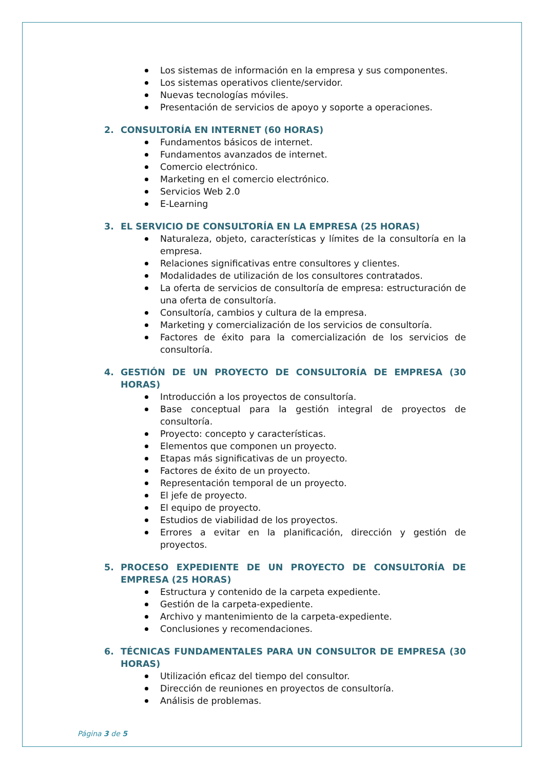Los sistemas de información en la empresa y sus componentes.
Los sistemas operativos cliente/servidor.
Nuevas tecnologías móviles.
Presentación de servicios de apoyo y soporte a operaciones.
2. CONSULTORÍA EN INTERNET (60 HORAS)
Fundamentos básicos de internet.
Fundamentos avanzados de internet.
Comercio electrónico.
Marketing en el comercio electrónico.
Servicios Web 2.0
E-Learning
3. EL SERVICIO DE CONSULTORÍA EN LA EMPRESA (25 HORAS)
Naturaleza, objeto, características y límites de la consultoría en la empresa.
Relaciones significativas entre consultores y clientes.
Modalidades de utilización de los consultores contratados.
La oferta de servicios de consultoría de empresa: estructuración de una oferta de consultoría.
Consultoría, cambios y cultura de la empresa.
Marketing y comercialización de los servicios de consultoría.
Factores de éxito para la comercialización de los servicios de consultoría.
4. GESTIÓN DE UN PROYECTO DE CONSULTORÍA DE EMPRESA (30 HORAS)
Introducción a los proyectos de consultoría.
Base conceptual para la gestión integral de proyectos de consultoría.
Proyecto: concepto y características.
Elementos que componen un proyecto.
Etapas más significativas de un proyecto.
Factores de éxito de un proyecto.
Representación temporal de un proyecto.
El jefe de proyecto.
El equipo de proyecto.
Estudios de viabilidad de los proyectos.
Errores a evitar en la planificación, dirección y gestión de proyectos.
5. PROCESO EXPEDIENTE DE UN PROYECTO DE CONSULTORÍA DE EMPRESA (25 HORAS)
Estructura y contenido de la carpeta expediente.
Gestión de la carpeta-expediente.
Archivo y mantenimiento de la carpeta-expediente.
Conclusiones y recomendaciones.
6. TÉCNICAS FUNDAMENTALES PARA UN CONSULTOR DE EMPRESA (30 HORAS)
Utilización eficaz del tiempo del consultor.
Dirección de reuniones en proyectos de consultoría.
Análisis de problemas.
Página 3 de 5